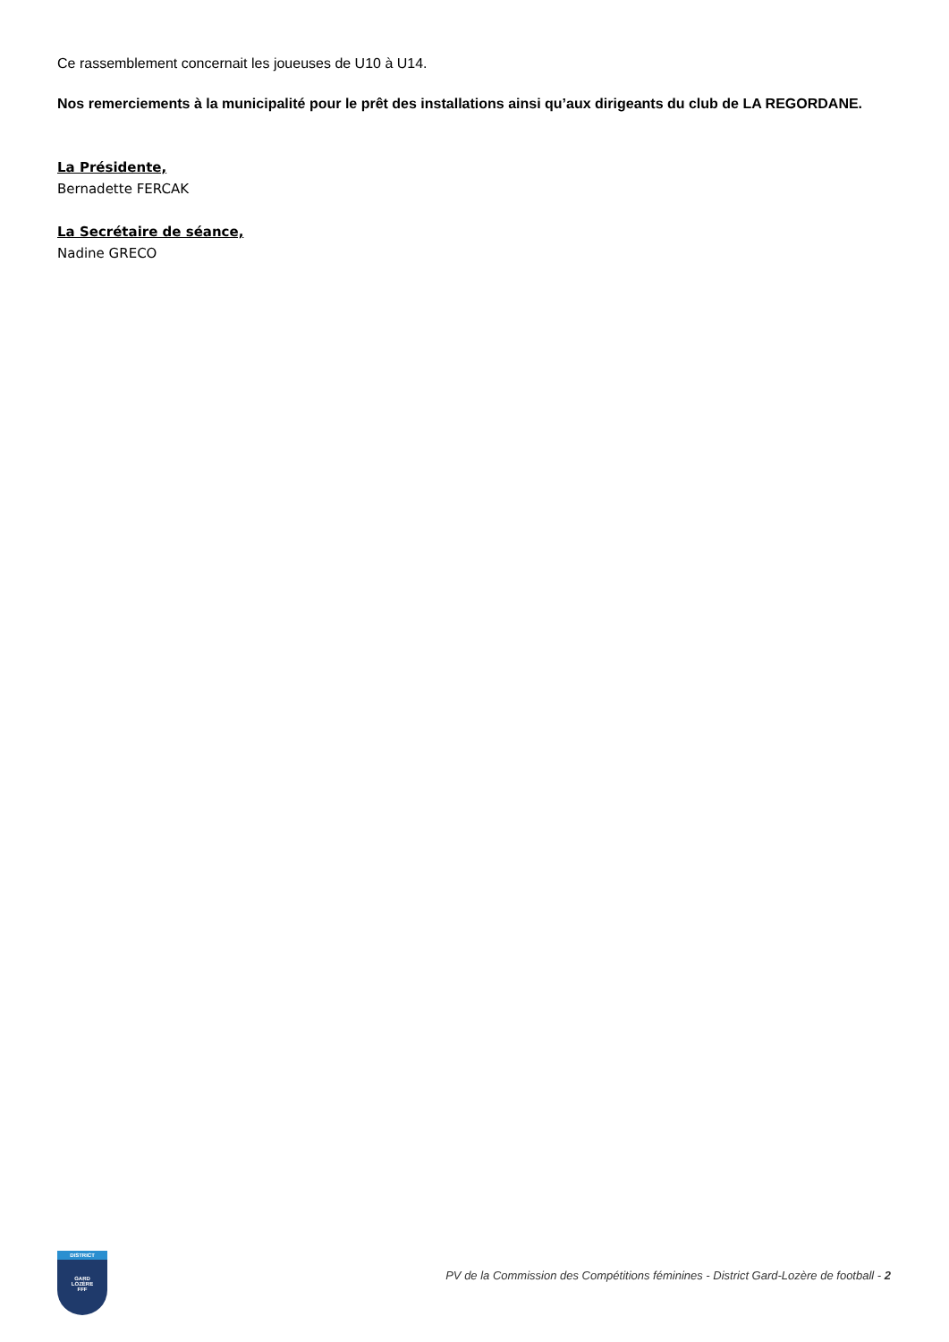Ce rassemblement concernait les joueuses de U10 à U14.
Nos remerciements à la municipalité pour le prêt des installations ainsi qu’aux dirigeants du club de LA REGORDANE.
La Présidente,
Bernadette FERCAK
La Secrétaire de séance,
Nadine GRECO
DISTRICT
GARD
LOZÈRE
FFF
PV de la Commission des Compétitions féminines - District Gard-Lozère de football - 2